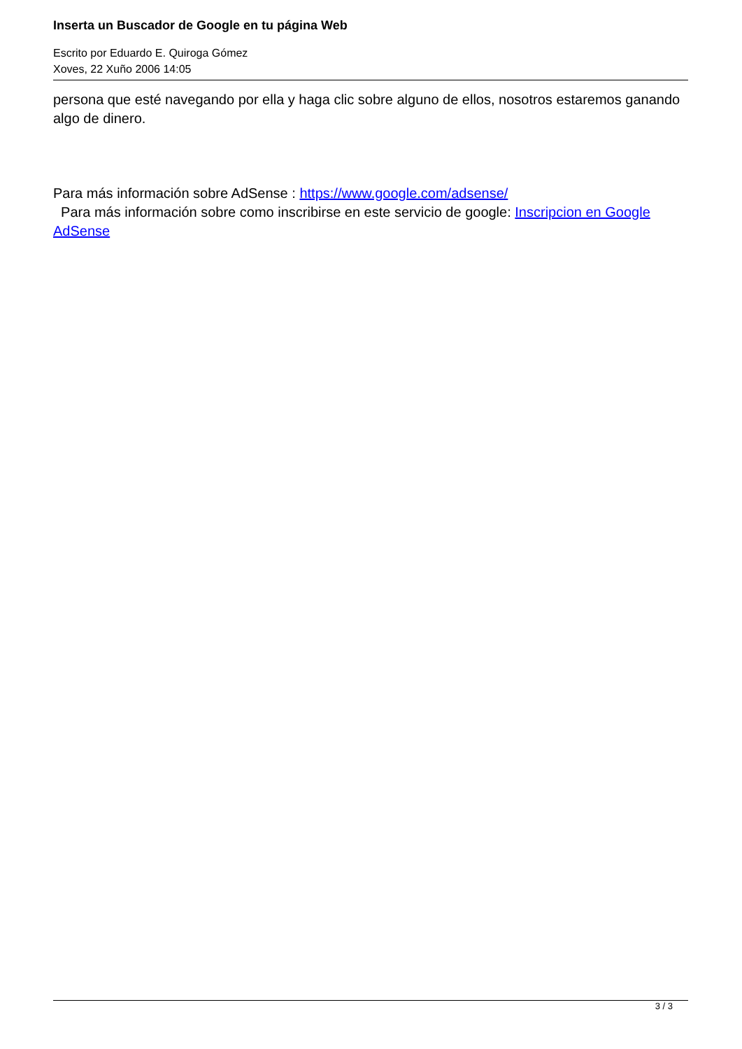Inserta un Buscador de Google en tu página Web
Escrito por Eduardo E. Quiroga Gómez
Xoves, 22 Xuño 2006 14:05
persona que esté navegando por ella y haga clic sobre alguno de ellos, nosotros estaremos ganando algo de dinero.
Para más información sobre AdSense : https://www.google.com/adsense/
Para más información sobre como inscribirse en este servicio de google: Inscripcion en Google AdSense
3 / 3